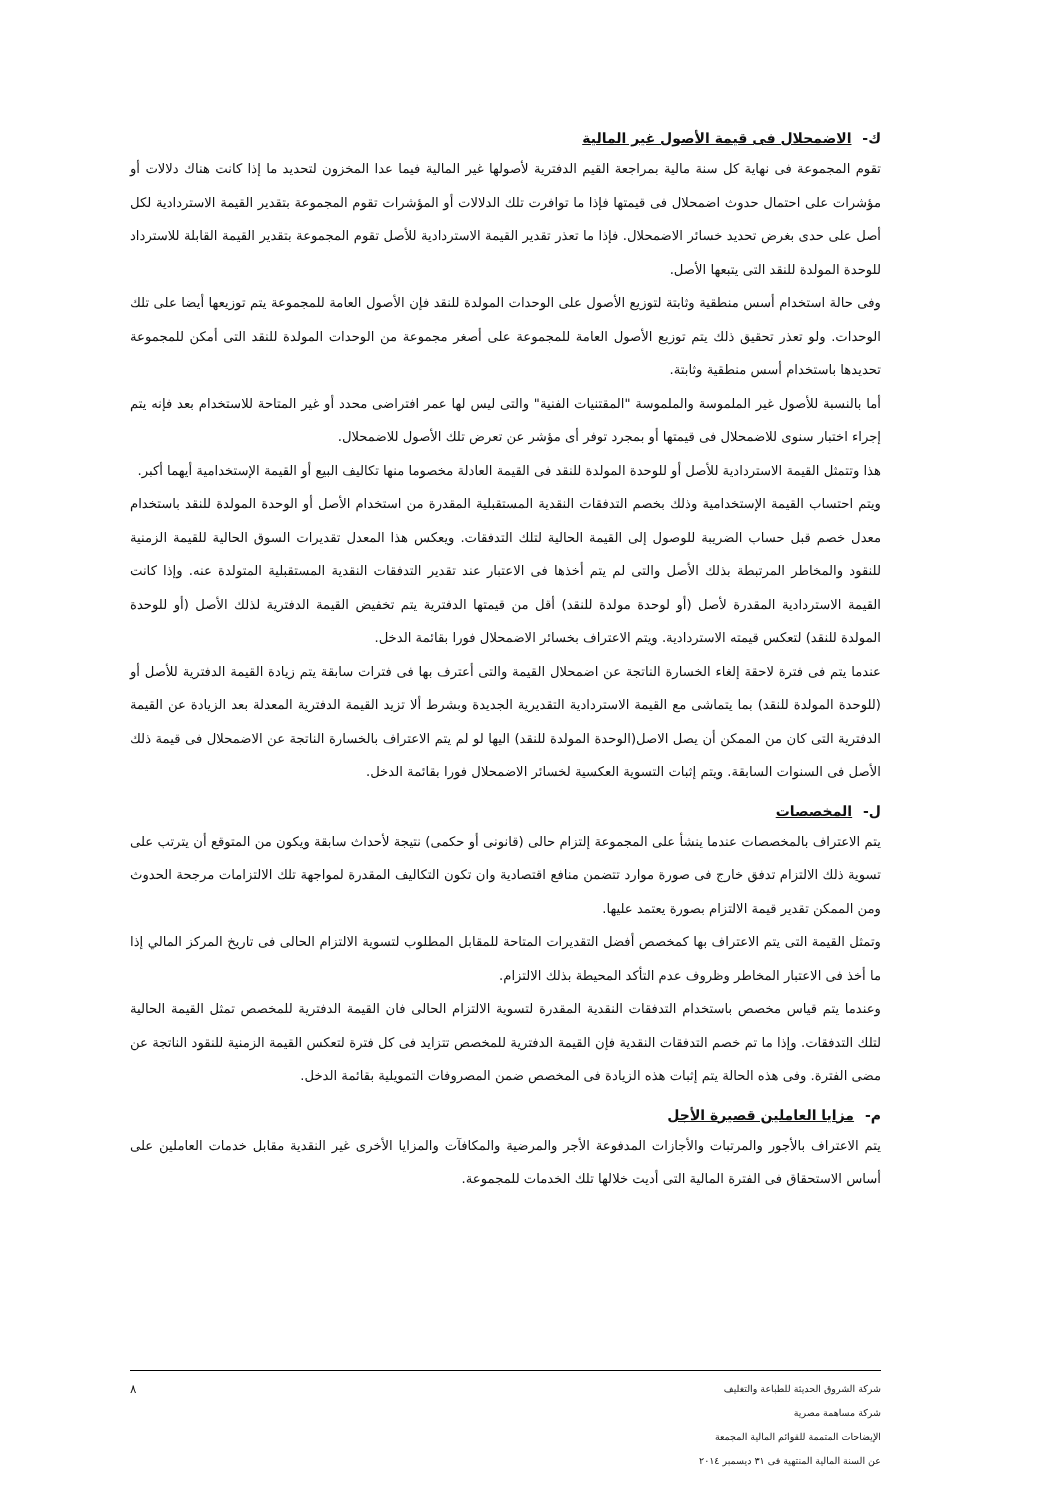ك- الاضمحلال فى قيمة الأصول غير المالية
تقوم المجموعة فى نهاية كل سنة مالية بمراجعة القيم الدفترية لأصولها غير المالية فيما عدا المخزون لتحديد ما إذا كانت هناك دلالات أو مؤشرات على احتمال حدوث اضمحلال فى قيمتها فإذا ما توافرت تلك الدلالات أو المؤشرات تقوم المجموعة بتقدير القيمة الاستردادية لكل أصل على حدى بغرض تحديد خسائر الاضمحلال. فإذا ما تعذر تقدير القيمة الاستردادية للأصل تقوم المجموعة بتقدير القيمة القابلة للاسترداد للوحدة المولدة للنقد التى يتبعها الأصل.
وفى حالة استخدام أسس منطقية وثابتة لتوزيع الأصول على الوحدات المولدة للنقد فإن الأصول العامة للمجموعة يتم توزيعها أيضا على تلك الوحدات. ولو تعذر تحقيق ذلك يتم توزيع الأصول العامة للمجموعة على أصغر مجموعة من الوحدات المولدة للنقد التى أمكن للمجموعة تحديدها باستخدام أسس منطقية وثابتة.
أما بالنسبة للأصول غير الملموسة والملموسة "المقتنيات الفنية" والتى ليس لها عمر افتراضى محدد أو غير المتاحة للاستخدام بعد فإنه يتم إجراء اختبار سنوى للاضمحلال فى قيمتها أو بمجرد توفر أى مؤشر عن تعرض تلك الأصول للاضمحلال.
هذا وتتمثل القيمة الاستردادية للأصل أو للوحدة المولدة للنقد فى القيمة العادلة مخصوما منها تكاليف البيع أو القيمة الإستخدامية أيهما أكبر.
ويتم احتساب القيمة الإستخدامية وذلك بخصم التدفقات النقدية المستقبلية المقدرة من استخدام الأصل أو الوحدة المولدة للنقد باستخدام معدل خصم قبل حساب الضريبة للوصول إلى القيمة الحالية لتلك التدفقات. ويعكس هذا المعدل تقديرات السوق الحالية للقيمة الزمنية للنقود والمخاطر المرتبطة بذلك الأصل والتى لم يتم أخذها فى الاعتبار عند تقدير التدفقات النقدية المستقبلية المتولدة عنه. وإذا كانت القيمة الاستردادية المقدرة لأصل (أو لوحدة مولدة للنقد) أقل من قيمتها الدفترية يتم تخفيض القيمة الدفترية لذلك الأصل (أو للوحدة المولدة للنقد) لتعكس قيمته الاستردادية. ويتم الاعتراف بخسائر الاضمحلال فورا بقائمة الدخل.
عندما يتم فى فترة لاحقة إلغاء الخسارة الناتجة عن اضمحلال القيمة والتى أعترف بها فى فترات سابقة يتم زيادة القيمة الدفترية للأصل أو (للوحدة المولدة للنقد) بما يتماشى مع القيمة الاستردادية التقديرية الجديدة وبشرط ألا تزيد القيمة الدفترية المعدلة بعد الزيادة عن القيمة الدفترية التى كان من الممكن أن يصل الاصل(الوحدة المولدة للنقد) اليها لو لم يتم الاعتراف بالخسارة الناتجة عن الاضمحلال فى قيمة ذلك الأصل فى السنوات السابقة. ويتم إثبات التسوية العكسية لخسائر الاضمحلال فورا بقائمة الدخل.
ل- المخصصات
يتم الاعتراف بالمخصصات عندما ينشأ على المجموعة إلتزام حالى (قانونى أو حكمى) نتيجة لأحداث سابقة ويكون من المتوقع أن يترتب على تسوية ذلك الالتزام تدفق خارج فى صورة موارد تتضمن منافع اقتصادية وان تكون التكاليف المقدرة لمواجهة تلك الالتزامات مرجحة الحدوث ومن الممكن تقدير قيمة الالتزام بصورة يعتمد عليها.
وتمثل القيمة التى يتم الاعتراف بها كمخصص أفضل التقديرات المتاحة للمقابل المطلوب لتسوية الالتزام الحالى فى تاريخ المركز المالي إذا ما أخذ فى الاعتبار المخاطر وظروف عدم التأكد المحيطة بذلك الالتزام.
وعندما يتم قياس مخصص باستخدام التدفقات النقدية المقدرة لتسوية الالتزام الحالى فان القيمة الدفترية للمخصص تمثل القيمة الحالية لتلك التدفقات. وإذا ما تم خصم التدفقات النقدية فإن القيمة الدفترية للمخصص تتزايد فى كل فترة لتعكس القيمة الزمنية للنقود الناتجة عن مضى الفترة. وفى هذه الحالة يتم إثبات هذه الزيادة فى المخصص ضمن المصروفات التمويلية بقائمة الدخل.
م- مزايا العاملين قصيرة الأجل
يتم الاعتراف بالأجور والمرتبات والأجازات المدفوعة الأجر والمرضية والمكافآت والمزايا الأخرى غير النقدية مقابل خدمات العاملين على أساس الاستحقاق فى الفترة المالية التى أديت خلالها تلك الخدمات للمجموعة.
شركة الشروق الحديثة للطباعة والتغليف
شركة مساهمة مصرية
الإيضاحات المتممة للقوائم المالية المجمعة
عن السنة المالية المنتهية فى ٣١ ديسمبر ٢٠١٤
٨